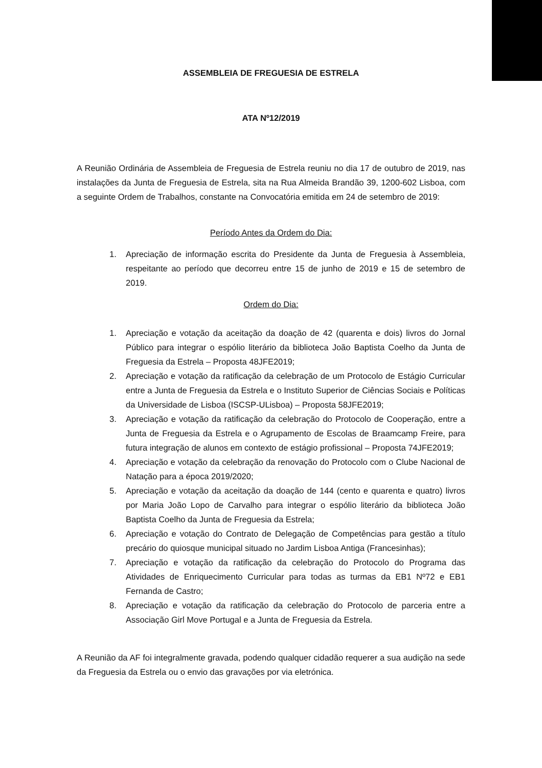ASSEMBLEIA DE FREGUESIA DE ESTRELA
ATA Nº12/2019
A Reunião Ordinária de Assembleia de Freguesia de Estrela reuniu no dia 17 de outubro de 2019, nas instalações da Junta de Freguesia de Estrela, sita na Rua Almeida Brandão 39, 1200-602 Lisboa, com a seguinte Ordem de Trabalhos, constante na Convocatória emitida em 24 de setembro de 2019:
Período Antes da Ordem do Dia:
1. Apreciação de informação escrita do Presidente da Junta de Freguesia à Assembleia, respeitante ao período que decorreu entre 15 de junho de 2019 e 15 de setembro de 2019.
Ordem do Dia:
1. Apreciação e votação da aceitação da doação de 42 (quarenta e dois) livros do Jornal Público para integrar o espólio literário da biblioteca João Baptista Coelho da Junta de Freguesia da Estrela – Proposta 48JFE2019;
2. Apreciação e votação da ratificação da celebração de um Protocolo de Estágio Curricular entre a Junta de Freguesia da Estrela e o Instituto Superior de Ciências Sociais e Políticas da Universidade de Lisboa (ISCSP-ULisboa) – Proposta 58JFE2019;
3. Apreciação e votação da ratificação da celebração do Protocolo de Cooperação, entre a Junta de Freguesia da Estrela e o Agrupamento de Escolas de Braamcamp Freire, para futura integração de alunos em contexto de estágio profissional – Proposta 74JFE2019;
4. Apreciação e votação da celebração da renovação do Protocolo com o Clube Nacional de Natação para a época 2019/2020;
5. Apreciação e votação da aceitação da doação de 144 (cento e quarenta e quatro) livros por Maria João Lopo de Carvalho para integrar o espólio literário da biblioteca João Baptista Coelho da Junta de Freguesia da Estrela;
6. Apreciação e votação do Contrato de Delegação de Competências para gestão a título precário do quiosque municipal situado no Jardim Lisboa Antiga (Francesinhas);
7. Apreciação e votação da ratificação da celebração do Protocolo do Programa das Atividades de Enriquecimento Curricular para todas as turmas da EB1 Nº72 e EB1 Fernanda de Castro;
8. Apreciação e votação da ratificação da celebração do Protocolo de parceria entre a Associação Girl Move Portugal e a Junta de Freguesia da Estrela.
A Reunião da AF foi integralmente gravada, podendo qualquer cidadão requerer a sua audição na sede da Freguesia da Estrela ou o envio das gravações por via eletrónica.